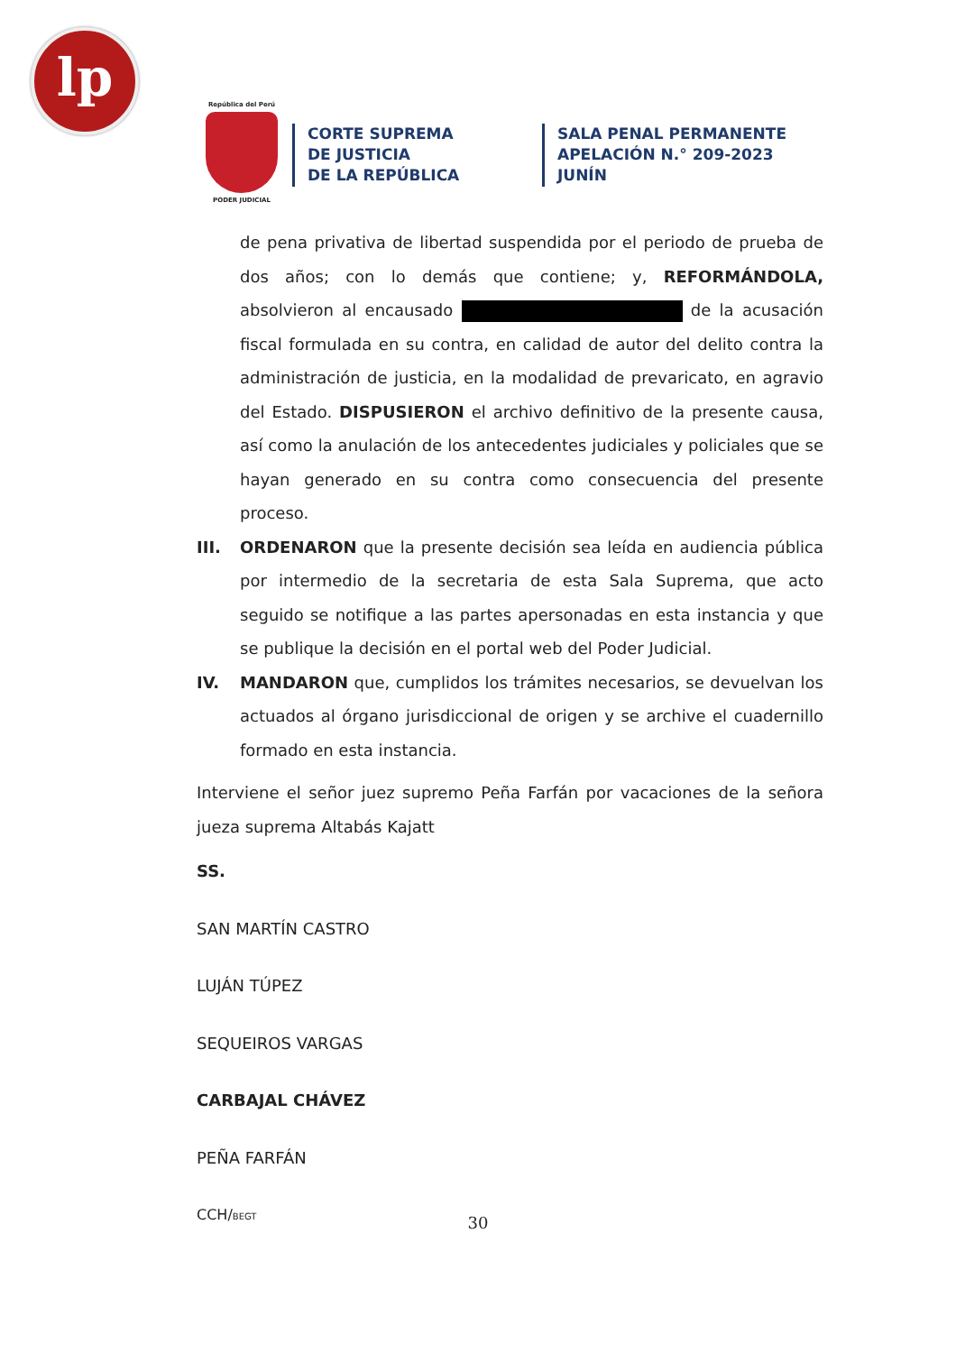lp
República del Perú
PODER JUDICIAL
CORTE SUPREMA
DE JUSTICIA
DE LA REPÚBLICA
SALA PENAL PERMANENTE
APELACIÓN N.° 209-2023
JUNÍN
de pena privativa de libertad suspendida por el periodo de prueba de dos años; con lo demás que contiene; y, REFORMÁNDOLA, absolvieron al encausado de la acusación fiscal formulada en su contra, en calidad de autor del delito contra la administración de justicia, en la modalidad de prevaricato, en agravio del Estado. DISPUSIERON el archivo definitivo de la presente causa, así como la anulación de los antecedentes judiciales y policiales que se hayan generado en su contra como consecuencia del presente proceso.
III. ORDENARON que la presente decisión sea leída en audiencia pública por intermedio de la secretaria de esta Sala Suprema, que acto seguido se notifique a las partes apersonadas en esta instancia y que se publique la decisión en el portal web del Poder Judicial.
IV. MANDARON que, cumplidos los trámites necesarios, se devuelvan los actuados al órgano jurisdiccional de origen y se archive el cuadernillo formado en esta instancia.
Interviene el señor juez supremo Peña Farfán por vacaciones de la señora jueza suprema Altabás Kajatt
SS.
SAN MARTÍN CASTRO
LUJÁN TÚPEZ
SEQUEIROS VARGAS
CARBAJAL CHÁVEZ
PEÑA FARFÁN
CCH/BEGT
30